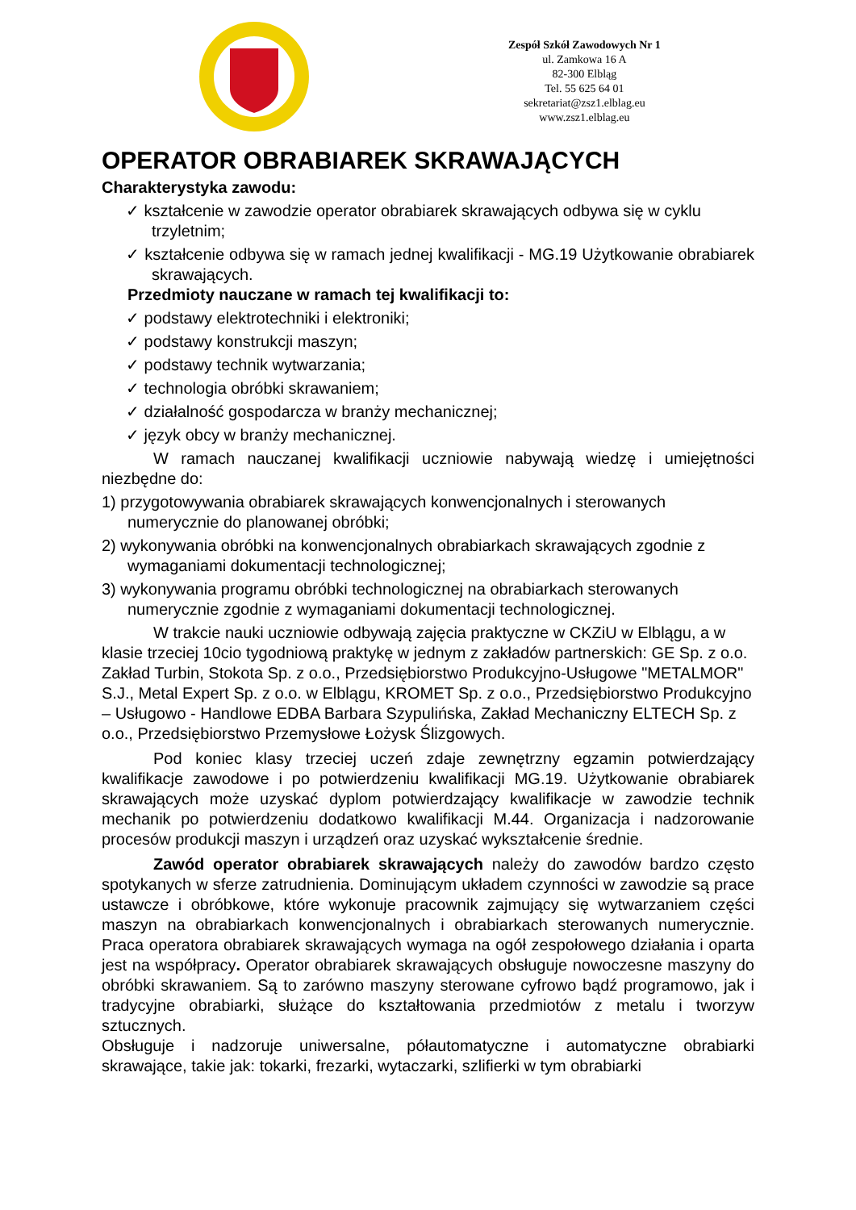Zespół Szkół Zawodowych Nr 1
ul. Zamkowa 16 A
82-300 Elbląg
Tel. 55 625 64 01
sekretariat@zsz1.elblag.eu
www.zsz1.elblag.eu
OPERATOR OBRABIAREK SKRAWAJĄCYCH
Charakterystyka zawodu:
✓ kształcenie w zawodzie operator obrabiarek skrawających odbywa się w cyklu trzyletnim;
✓ kształcenie odbywa się w ramach jednej kwalifikacji - MG.19 Użytkowanie obrabiarek skrawających.
Przedmioty nauczane w ramach tej kwalifikacji to:
✓ podstawy elektrotechniki i elektroniki;
✓ podstawy konstrukcji maszyn;
✓ podstawy technik wytwarzania;
✓ technologia obróbki skrawaniem;
✓ działalność gospodarcza w branży mechanicznej;
✓ język obcy w branży mechanicznej.
W ramach nauczanej kwalifikacji uczniowie nabywają wiedzę i umiejętności niezbędne do:
1) przygotowywania obrabiarek skrawających konwencjonalnych i sterowanych numerycznie do planowanej obróbki;
2) wykonywania obróbki na konwencjonalnych obrabiarkach skrawających zgodnie z wymaganiami dokumentacji technologicznej;
3) wykonywania programu obróbki technologicznej na obrabiarkach sterowanych numerycznie zgodnie z wymaganiami dokumentacji technologicznej.
W trakcie nauki uczniowie odbywają zajęcia praktyczne w CKZiU w Elblągu, a w klasie trzeciej 10cio tygodniową praktykę w jednym z zakładów partnerskich: GE Sp. z o.o. Zakład Turbin, Stokota Sp. z o.o., Przedsiębiorstwo Produkcyjno-Usługowe "METALMOR" S.J., Metal Expert Sp. z o.o. w Elblągu, KROMET Sp. z o.o., Przedsiębiorstwo Produkcyjno – Usługowo - Handlowe EDBA Barbara Szypulińska, Zakład Mechaniczny ELTECH Sp. z o.o., Przedsiębiorstwo Przemysłowe Łożysk Ślizgowych.
Pod koniec klasy trzeciej uczeń zdaje zewnętrzny egzamin potwierdzający kwalifikacje zawodowe i po potwierdzeniu kwalifikacji MG.19. Użytkowanie obrabiarek skrawających może uzyskać dyplom potwierdzający kwalifikacje w zawodzie technik mechanik po potwierdzeniu dodatkowo kwalifikacji M.44. Organizacja i nadzorowanie procesów produkcji maszyn i urządzeń oraz uzyskać wykształcenie średnie.
Zawód operator obrabiarek skrawających należy do zawodów bardzo często spotykanych w sferze zatrudnienia. Dominującym układem czynności w zawodzie są prace ustawcze i obróbkowe, które wykonuje pracownik zajmujący się wytwarzaniem części maszyn na obrabiarkach konwencjonalnych i obrabiarkach sterowanych numerycznie. Praca operatora obrabiarek skrawających wymaga na ogół zespołowego działania i oparta jest na współpracy. Operator obrabiarek skrawających obsługuje nowoczesne maszyny do obróbki skrawaniem. Są to zarówno maszyny sterowane cyfrowo bądź programowo, jak i tradycyjne obrabiarki, służące do kształtowania przedmiotów z metalu i tworzyw sztucznych.
Obsługuje i nadzoruje uniwersalne, półautomatyczne i automatyczne obrabiarki skrawające, takie jak: tokarki, frezarki, wytaczarki, szlifierki w tym obrabiarki